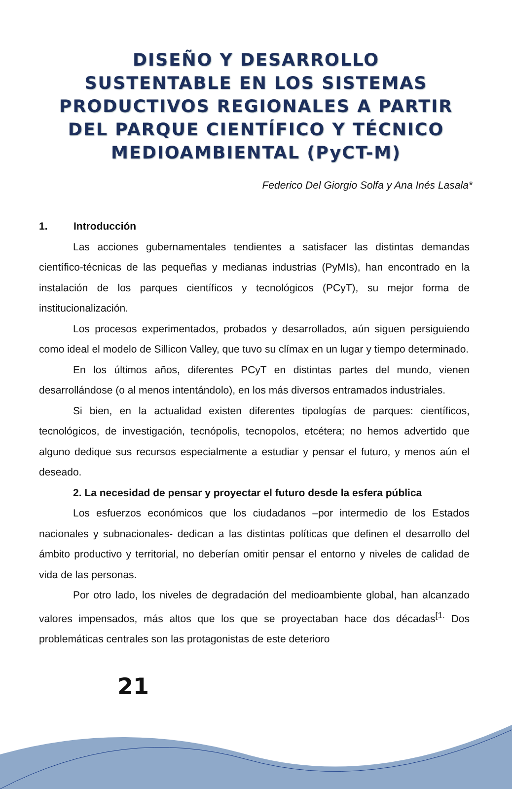DISEÑO Y DESARROLLO
SUSTENTABLE EN LOS SISTEMAS
PRODUCTIVOS REGIONALES A PARTIR
DEL PARQUE CIENTÍFICO Y TÉCNICO
MEDIOAMBIENTAL (PyCT-M)
Federico Del Giorgio Solfa y Ana Inés Lasala*
1. Introducción
Las acciones gubernamentales tendientes a satisfacer las distintas demandas científico-técnicas de las pequeñas y medianas industrias (PyMIs), han encontrado en la instalación de los parques científicos y tecnológicos (PCyT), su mejor forma de institucionalización.
Los procesos experimentados, probados y desarrollados, aún siguen persiguiendo como ideal el modelo de Sillicon Valley, que tuvo su clímax en un lugar y tiempo determinado.
En los últimos años, diferentes PCyT en distintas partes del mundo, vienen desarrollándose (o al menos intentándolo), en los más diversos entramados industriales.
Si bien, en la actualidad existen diferentes tipologías de parques: científicos, tecnológicos, de investigación, tecnópolis, tecnopolos, etcétera; no hemos advertido que alguno dedique sus recursos especialmente a estudiar y pensar el futuro, y menos aún el deseado.
2. La necesidad de pensar y proyectar el futuro desde la esfera pública
Los esfuerzos económicos que los ciudadanos –por intermedio de los Estados nacionales y subnacionales- dedican a las distintas políticas que definen el desarrollo del ámbito productivo y territorial, no deberían omitir pensar el entorno y niveles de calidad de vida de las personas.
Por otro lado, los niveles de degradación del medioambiente global, han alcanzado valores impensados, más altos que los que se proyectaban hace dos décadas<sup>[1.</sup> Dos problemáticas centrales son las protagonistas de este deterioro
21